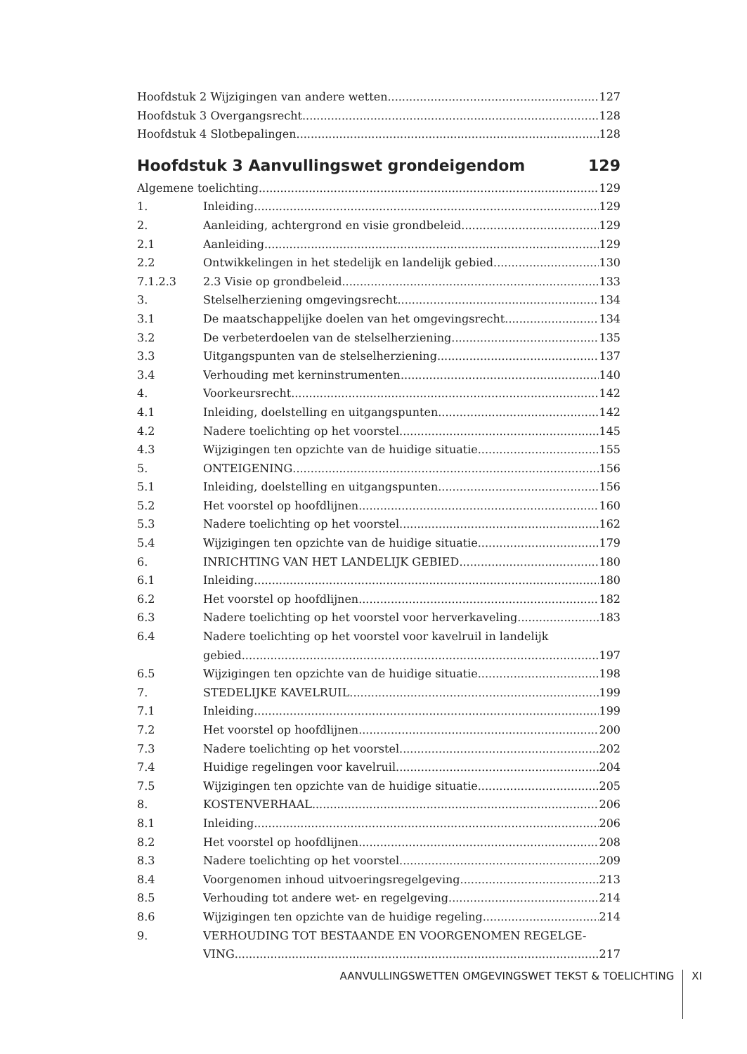Hoofdstuk 2 Wijzigingen van andere wetten 127
Hoofdstuk 3 Overgangsrecht 128
Hoofdstuk 4 Slotbepalingen 128
Hoofdstuk 3 Aanvullingswet grondeigendom 129
Algemene toelichting 129
1. Inleiding 129
2. Aanleiding, achtergrond en visie grondbeleid 129
2.1 Aanleiding 129
2.2 Ontwikkelingen in het stedelijk en landelijk gebied 130
7.1.2.3 2.3 Visie op grondbeleid 133
3. Stelselherziening omgevingsrecht 134
3.1 De maatschappelijke doelen van het omgevingsrecht 134
3.2 De verbeterdoelen van de stelselherziening 135
3.3 Uitgangspunten van de stelselherziening 137
3.4 Verhouding met kerninstrumenten 140
4. Voorkeursrecht 142
4.1 Inleiding, doelstelling en uitgangspunten 142
4.2 Nadere toelichting op het voorstel 145
4.3 Wijzigingen ten opzichte van de huidige situatie 155
5. ONTEIGENING 156
5.1 Inleiding, doelstelling en uitgangspunten 156
5.2 Het voorstel op hoofdlijnen 160
5.3 Nadere toelichting op het voorstel 162
5.4 Wijzigingen ten opzichte van de huidige situatie 179
6. INRICHTING VAN HET LANDELIJK GEBIED 180
6.1 Inleiding 180
6.2 Het voorstel op hoofdlijnen 182
6.3 Nadere toelichting op het voorstel voor herverkaveling 183
6.4 Nadere toelichting op het voorstel voor kavelruil in landelijk
gebied 197
6.5 Wijzigingen ten opzichte van de huidige situatie 198
7. STEDELIJKE KAVELRUIL 199
7.1 Inleiding 199
7.2 Het voorstel op hoofdlijnen 200
7.3 Nadere toelichting op het voorstel 202
7.4 Huidige regelingen voor kavelruil 204
7.5 Wijzigingen ten opzichte van de huidige situatie 205
8. KOSTENVERHAAL 206
8.1 Inleiding 206
8.2 Het voorstel op hoofdlijnen 208
8.3 Nadere toelichting op het voorstel 209
8.4 Voorgenomen inhoud uitvoeringsregelgeving 213
8.5 Verhouding tot andere wet- en regelgeving 214
8.6 Wijzigingen ten opzichte van de huidige regeling 214
9. VERHOUDING TOT BESTAANDE EN VOORGENOMEN REGELGE-
VING 217
AANVULLINGSWETTEN OMGEVINGSWET TEKST & TOELICHTING XI